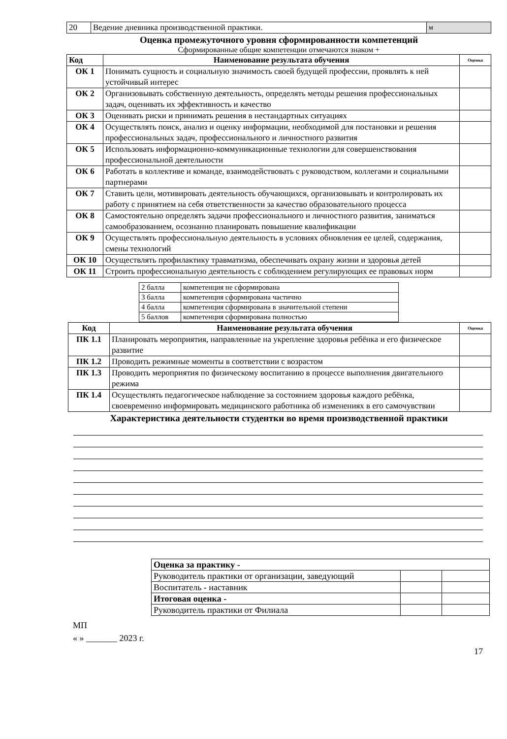| 20 | Ведение дневника производственной практики. | м |
Оценка промежуточного уровня сформированности компетенций
Сформированные общие компетенции отмечаются знаком +
| Код | Наименование результата обучения | Оценка |
| --- | --- | --- |
| ОК 1 | Понимать сущность и социальную значимость своей будущей профессии, проявлять к ней устойчивый интерес | |
| ОК 2 | Организовывать собственную деятельность, определять методы решения профессиональных задач, оценивать их эффективность и качество | |
| ОК 3 | Оценивать риски и принимать решения в нестандартных ситуациях | |
| ОК 4 | Осуществлять поиск, анализ и оценку информации, необходимой для постановки и решения профессиональных задач, профессионального и личностного развития | |
| ОК 5 | Использовать информационно-коммуникационные технологии для совершенствования профессиональной деятельности | |
| ОК 6 | Работать в коллективе и команде, взаимодействовать с руководством, коллегами и социальными партнерами | |
| ОК 7 | Ставить цели, мотивировать деятельность обучающихся, организовывать и контролировать их работу с принятием на себя ответственности за качество образовательного процесса | |
| ОК 8 | Самостоятельно определять задачи профессионального и личностного развития, заниматься самообразованием, осознанно планировать повышение квалификации | |
| ОК 9 | Осуществлять профессиональную деятельность в условиях обновления ее целей, содержания, смены технологий | |
| ОК 10 | Осуществлять профилактику травматизма, обеспечивать охрану жизни и здоровья детей | |
| ОК 11 | Строить профессиональную деятельность с соблюдением регулирующих ее правовых норм | |
| 2 балла | компетенция не сформирована |
| 3 балла | компетенция сформирована частично |
| 4 балла | компетенция сформирована в значительной степени |
| 5 баллов | компетенция сформирована полностью |
| Код | Наименование результата обучения | Оценка |
| --- | --- | --- |
| ПК 1.1 | Планировать мероприятия, направленные на укрепление здоровья ребёнка и его физическое развитие | |
| ПК 1.2 | Проводить режимные моменты в соответствии с возрастом | |
| ПК 1.3 | Проводить мероприятия по физическому воспитанию в процессе выполнения двигательного режима | |
| ПК 1.4 | Осуществлять педагогическое наблюдение за состоянием здоровья каждого ребёнка, своевременно информировать медицинского работника об изменениях в его самочувствии | |
Характеристика деятельности студентки во время производственной практики
| Оценка за практику - | | |
| Руководитель практики от организации, заведующий | | |
| Воспитатель - наставник | | |
| Итоговая оценка - | | |
| Руководитель практики от Филиала | | |
МП
« » _______ 2023 г.
17